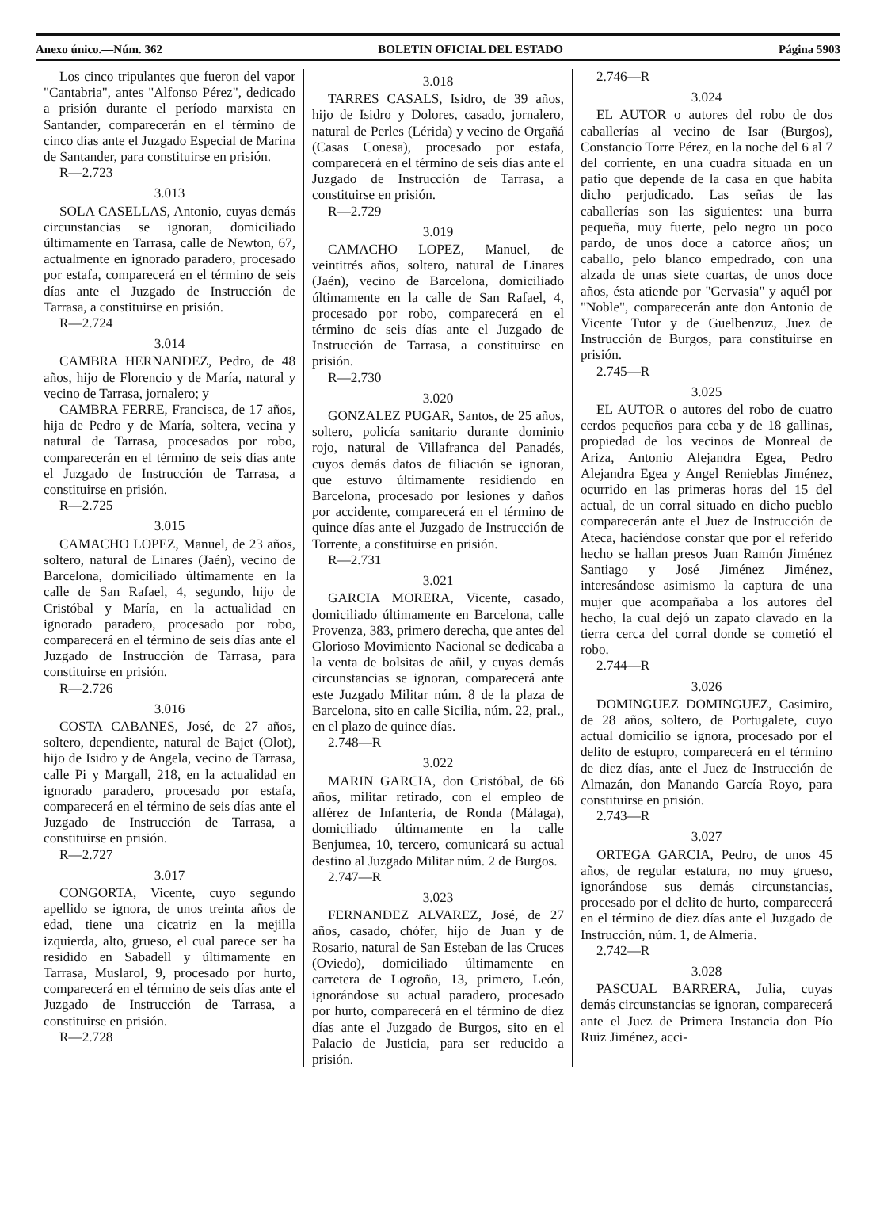Anexo único.—Núm. 362 BOLETIN OFICIAL DEL ESTADO Página 5903
Los cinco tripulantes que fueron del vapor "Cantabria", antes "Alfonso Pérez", dedicado a prisión durante el período marxista en Santander, comparecerán en el término de cinco días ante el Juzgado Especial de Marina de Santander, para constituirse en prisión.
R—2.723
3.013
SOLA CASELLAS, Antonio, cuyas demás circunstancias se ignoran, domiciliado últimamente en Tarrasa, calle de Newton, 67, actualmente en ignorado paradero, procesado por estafa, comparecerá en el término de seis días ante el Juzgado de Instrucción de Tarrasa, a constituirse en prisión.
R—2.724
3.014
CAMBRA HERNANDEZ, Pedro, de 48 años, hijo de Florencio y de María, natural y vecino de Tarrasa, jornalero; y
CAMBRA FERRE, Francisca, de 17 años, hija de Pedro y de María, soltera, vecina y natural de Tarrasa, procesados por robo, comparecerán en el término de seis días ante el Juzgado de Instrucción de Tarrasa, a constituirse en prisión.
R—2.725
3.015
CAMACHO LOPEZ, Manuel, de 23 años, soltero, natural de Linares (Jaén), vecino de Barcelona, domiciliado últimamente en la calle de San Rafael, 4, segundo, hijo de Cristóbal y María, en la actualidad en ignorado paradero, procesado por robo, comparecerá en el término de seis días ante el Juzgado de Instrucción de Tarrasa, para constituirse en prisión.
R—2.726
3.016
COSTA CABANES, José, de 27 años, soltero, dependiente, natural de Bajet (Olot), hijo de Isidro y de Angela, vecino de Tarrasa, calle Pi y Margall, 218, en la actualidad en ignorado paradero, procesado por estafa, comparecerá en el término de seis días ante el Juzgado de Instrucción de Tarrasa, a constituirse en prisión.
R—2.727
3.017
CONGORTA, Vicente, cuyo segundo apellido se ignora, de unos treinta años de edad, tiene una cicatriz en la mejilla izquierda, alto, grueso, el cual parece ser ha residido en Sabadell y últimamente en Tarrasa, Muslarol, 9, procesado por hurto, comparecerá en el término de seis días ante el Juzgado de Instrucción de Tarrasa, a constituirse en prisión.
R—2.728
3.018
TARRES CASALS, Isidro, de 39 años, hijo de Isidro y Dolores, casado, jornalero, natural de Perles (Lérida) y vecino de Orgañá (Casas Conesa), procesado por estafa, comparecerá en el término de seis días ante el Juzgado de Instrucción de Tarrasa, a constituirse en prisión.
R—2.729
3.019
CAMACHO LOPEZ, Manuel, de veintitrés años, soltero, natural de Linares (Jaén), vecino de Barcelona, domiciliado últimamente en la calle de San Rafael, 4, procesado por robo, comparecerá en el término de seis días ante el Juzgado de Instrucción de Tarrasa, a constituirse en prisión.
R—2.730
3.020
GONZALEZ PUGAR, Santos, de 25 años, soltero, policía sanitario durante dominio rojo, natural de Villafranca del Panadés, cuyos demás datos de filiación se ignoran, que estuvo últimamente residiendo en Barcelona, procesado por lesiones y daños por accidente, comparecerá en el término de quince días ante el Juzgado de Instrucción de Torrente, a constituirse en prisión.
R—2.731
3.021
GARCIA MORERA, Vicente, casado, domiciliado últimamente en Barcelona, calle Provenza, 383, primero derecha, que antes del Glorioso Movimiento Nacional se dedicaba a la venta de bolsitas de añil, y cuyas demás circunstancias se ignoran, comparecerá ante este Juzgado Militar núm. 8 de la plaza de Barcelona, sito en calle Sicilia, núm. 22, pral., en el plazo de quince días.
2.748—R
3.022
MARIN GARCIA, don Cristóbal, de 66 años, militar retirado, con el empleo de alférez de Infantería, de Ronda (Málaga), domiciliado últimamente en la calle Benjumea, 10, tercero, comunicará su actual destino al Juzgado Militar núm. 2 de Burgos.
2.747—R
3.023
FERNANDEZ ALVAREZ, José, de 27 años, casado, chófer, hijo de Juan y de Rosario, natural de San Esteban de las Cruces (Oviedo), domiciliado últimamente en carretera de Logroño, 13, primero, León, ignorándose su actual paradero, procesado por hurto, comparecerá en el término de diez días ante el Juzgado de Burgos, sito en el Palacio de Justicia, para ser reducido a prisión.
2.746—R
3.024
EL AUTOR o autores del robo de dos caballerías al vecino de Isar (Burgos), Constancio Torre Pérez, en la noche del 6 al 7 del corriente, en una cuadra situada en un patio que depende de la casa en que habita dicho perjudicado. Las señas de las caballerías son las siguientes: una burra pequeña, muy fuerte, pelo negro un poco pardo, de unos doce a catorce años; un caballo, pelo blanco empedrado, con una alzada de unas siete cuartas, de unos doce años, ésta atiende por "Gervasia" y aquél por "Noble", comparecerán ante don Antonio de Vicente Tutor y de Guelbenzuz, Juez de Instrucción de Burgos, para constituirse en prisión.
2.745—R
3.025
EL AUTOR o autores del robo de cuatro cerdos pequeños para ceba y de 18 gallinas, propiedad de los vecinos de Monreal de Ariza, Antonio Alejandra Egea, Pedro Alejandra Egea y Angel Renieblas Jiménez, ocurrido en las primeras horas del 15 del actual, de un corral situado en dicho pueblo comparecerán ante el Juez de Instrucción de Ateca, haciéndose constar que por el referido hecho se hallan presos Juan Ramón Jiménez Santiago y José Jiménez Jiménez, interesándose asimismo la captura de una mujer que acompañaba a los autores del hecho, la cual dejó un zapato clavado en la tierra cerca del corral donde se cometió el robo.
2.744—R
3.026
DOMINGUEZ DOMINGUEZ, Casimiro, de 28 años, soltero, de Portugalete, cuyo actual domicilio se ignora, procesado por el delito de estupro, comparecerá en el término de diez días, ante el Juez de Instrucción de Almazán, don Manando García Royo, para constituirse en prisión.
2.743—R
3.027
ORTEGA GARCIA, Pedro, de unos 45 años, de regular estatura, no muy grueso, ignorándose sus demás circunstancias, procesado por el delito de hurto, comparecerá en el término de diez días ante el Juzgado de Instrucción, núm. 1, de Almería.
2.742—R
3.028
PASCUAL BARRERA, Julia, cuyas demás circunstancias se ignoran, comparecerá ante el Juez de Primera Instancia don Pío Ruiz Jiménez, acci-